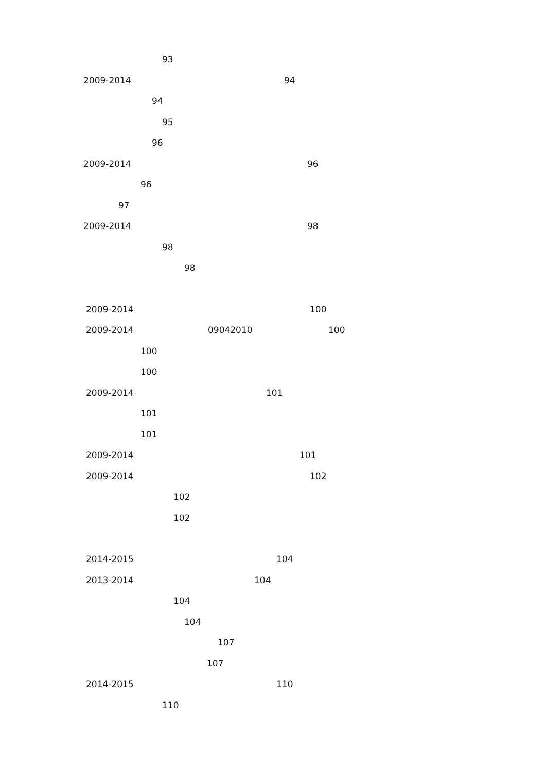93
2009-2014 94
94
95
96
2009-2014 96
96
97
2009-2014 98
98
98
2009-2014 100
2009-2014 09042010 100
100
100
2009-2014 101
101
101
2009-2014 101
2009-2014 102
102
102
2014-2015 104
2013-2014 104
104
104
107
107
2014-2015 110
110